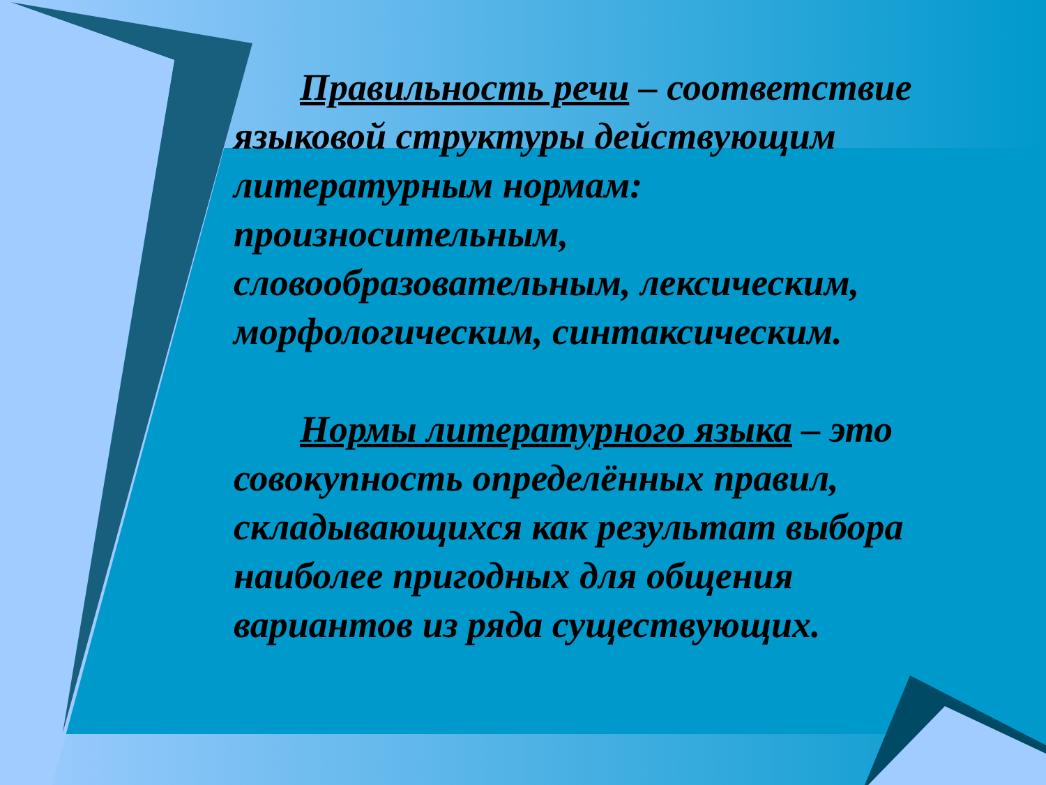Правильность речи – соответствие языковой структуры действующим литературным нормам: произносительным, словообразовательным, лексическим, морфологическим, синтаксическим.
Нормы литературного языка – это совокупность определённых правил, складывающихся как результат выбора наиболее пригодных для общения вариантов из ряда существующих.